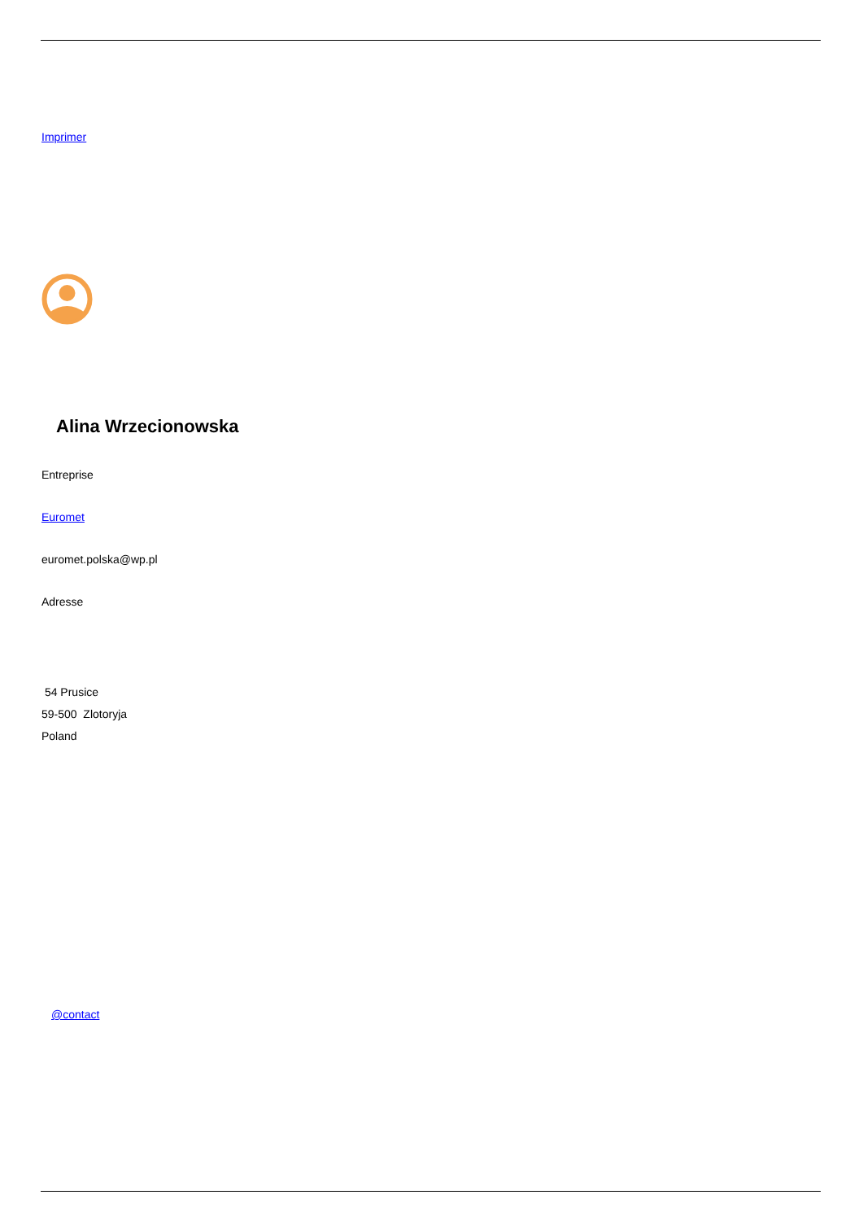Imprimer
Alina Wrzecionowska
Entreprise
Euromet
euromet.polska@wp.pl
Adresse
54 Prusice
59-500 Zlotoryja
Poland
@contact